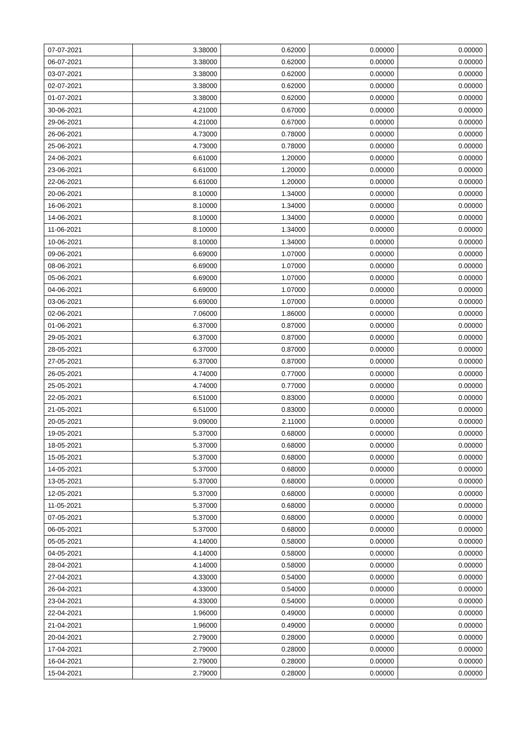| 07-07-2021 | 3.38000 | 0.62000 | 0.00000 | 0.00000 |
| 06-07-2021 | 3.38000 | 0.62000 | 0.00000 | 0.00000 |
| 03-07-2021 | 3.38000 | 0.62000 | 0.00000 | 0.00000 |
| 02-07-2021 | 3.38000 | 0.62000 | 0.00000 | 0.00000 |
| 01-07-2021 | 3.38000 | 0.62000 | 0.00000 | 0.00000 |
| 30-06-2021 | 4.21000 | 0.67000 | 0.00000 | 0.00000 |
| 29-06-2021 | 4.21000 | 0.67000 | 0.00000 | 0.00000 |
| 26-06-2021 | 4.73000 | 0.78000 | 0.00000 | 0.00000 |
| 25-06-2021 | 4.73000 | 0.78000 | 0.00000 | 0.00000 |
| 24-06-2021 | 6.61000 | 1.20000 | 0.00000 | 0.00000 |
| 23-06-2021 | 6.61000 | 1.20000 | 0.00000 | 0.00000 |
| 22-06-2021 | 6.61000 | 1.20000 | 0.00000 | 0.00000 |
| 20-06-2021 | 8.10000 | 1.34000 | 0.00000 | 0.00000 |
| 16-06-2021 | 8.10000 | 1.34000 | 0.00000 | 0.00000 |
| 14-06-2021 | 8.10000 | 1.34000 | 0.00000 | 0.00000 |
| 11-06-2021 | 8.10000 | 1.34000 | 0.00000 | 0.00000 |
| 10-06-2021 | 8.10000 | 1.34000 | 0.00000 | 0.00000 |
| 09-06-2021 | 6.69000 | 1.07000 | 0.00000 | 0.00000 |
| 08-06-2021 | 6.69000 | 1.07000 | 0.00000 | 0.00000 |
| 05-06-2021 | 6.69000 | 1.07000 | 0.00000 | 0.00000 |
| 04-06-2021 | 6.69000 | 1.07000 | 0.00000 | 0.00000 |
| 03-06-2021 | 6.69000 | 1.07000 | 0.00000 | 0.00000 |
| 02-06-2021 | 7.06000 | 1.86000 | 0.00000 | 0.00000 |
| 01-06-2021 | 6.37000 | 0.87000 | 0.00000 | 0.00000 |
| 29-05-2021 | 6.37000 | 0.87000 | 0.00000 | 0.00000 |
| 28-05-2021 | 6.37000 | 0.87000 | 0.00000 | 0.00000 |
| 27-05-2021 | 6.37000 | 0.87000 | 0.00000 | 0.00000 |
| 26-05-2021 | 4.74000 | 0.77000 | 0.00000 | 0.00000 |
| 25-05-2021 | 4.74000 | 0.77000 | 0.00000 | 0.00000 |
| 22-05-2021 | 6.51000 | 0.83000 | 0.00000 | 0.00000 |
| 21-05-2021 | 6.51000 | 0.83000 | 0.00000 | 0.00000 |
| 20-05-2021 | 9.09000 | 2.11000 | 0.00000 | 0.00000 |
| 19-05-2021 | 5.37000 | 0.68000 | 0.00000 | 0.00000 |
| 18-05-2021 | 5.37000 | 0.68000 | 0.00000 | 0.00000 |
| 15-05-2021 | 5.37000 | 0.68000 | 0.00000 | 0.00000 |
| 14-05-2021 | 5.37000 | 0.68000 | 0.00000 | 0.00000 |
| 13-05-2021 | 5.37000 | 0.68000 | 0.00000 | 0.00000 |
| 12-05-2021 | 5.37000 | 0.68000 | 0.00000 | 0.00000 |
| 11-05-2021 | 5.37000 | 0.68000 | 0.00000 | 0.00000 |
| 07-05-2021 | 5.37000 | 0.68000 | 0.00000 | 0.00000 |
| 06-05-2021 | 5.37000 | 0.68000 | 0.00000 | 0.00000 |
| 05-05-2021 | 4.14000 | 0.58000 | 0.00000 | 0.00000 |
| 04-05-2021 | 4.14000 | 0.58000 | 0.00000 | 0.00000 |
| 28-04-2021 | 4.14000 | 0.58000 | 0.00000 | 0.00000 |
| 27-04-2021 | 4.33000 | 0.54000 | 0.00000 | 0.00000 |
| 26-04-2021 | 4.33000 | 0.54000 | 0.00000 | 0.00000 |
| 23-04-2021 | 4.33000 | 0.54000 | 0.00000 | 0.00000 |
| 22-04-2021 | 1.96000 | 0.49000 | 0.00000 | 0.00000 |
| 21-04-2021 | 1.96000 | 0.49000 | 0.00000 | 0.00000 |
| 20-04-2021 | 2.79000 | 0.28000 | 0.00000 | 0.00000 |
| 17-04-2021 | 2.79000 | 0.28000 | 0.00000 | 0.00000 |
| 16-04-2021 | 2.79000 | 0.28000 | 0.00000 | 0.00000 |
| 15-04-2021 | 2.79000 | 0.28000 | 0.00000 | 0.00000 |